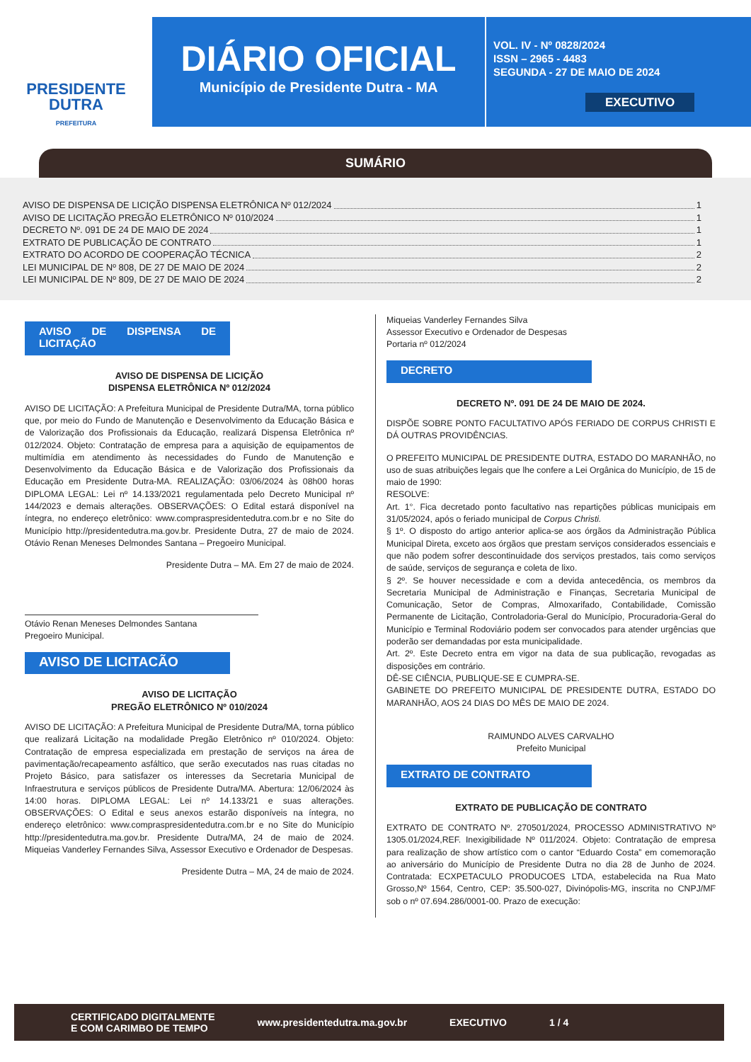PRESIDENTE
DUTRA
PREFEITURA
DIÁRIO OFICIAL
Município de Presidente Dutra - MA
VOL. IV - Nº 0828/2024
ISSN – 2965 - 4483
SEGUNDA - 27 DE MAIO DE 2024
EXECUTIVO
SUMÁRIO
AVISO DE DISPENSA DE LICIÇÃO DISPENSA ELETRÔNICA Nº 012/2024 1
AVISO DE LICITAÇÃO PREGÃO ELETRÔNICO Nº 010/2024 1
DECRETO Nº. 091 DE 24 DE MAIO DE 2024 1
EXTRATO DE PUBLICAÇÃO DE CONTRATO 1
EXTRATO DO ACORDO DE COOPERAÇÃO TÉCNICA 2
LEI MUNICIPAL DE Nº 808, DE 27 DE MAIO DE 2024 2
LEI MUNICIPAL DE Nº 809, DE 27 DE MAIO DE 2024 2
AVISO DE DISPENSA DE LICITAÇÃO
AVISO DE DISPENSA DE LICIÇÃO
DISPENSA ELETRÔNICA Nº 012/2024
AVISO DE LICITAÇÃO: A Prefeitura Municipal de Presidente Dutra/MA, torna público que, por meio do Fundo de Manutenção e Desenvolvimento da Educação Básica e de Valorização dos Profissionais da Educação, realizará Dispensa Eletrônica nº 012/2024. Objeto: Contratação de empresa para a aquisição de equipamentos de multimídia em atendimento às necessidades do Fundo de Manutenção e Desenvolvimento da Educação Básica e de Valorização dos Profissionais da Educação em Presidente Dutra-MA. REALIZAÇÃO: 03/06/2024 às 08h00 horas DIPLOMA LEGAL: Lei nº 14.133/2021 regulamentada pelo Decreto Municipal nº 144/2023 e demais alterações. OBSERVAÇÕES: O Edital estará disponível na íntegra, no endereço eletrônico: www.compraspresidentedutra.com.br e no Site do Município http://presidentedutra.ma.gov.br. Presidente Dutra, 27 de maio de 2024. Otávio Renan Meneses Delmondes Santana – Pregoeiro Municipal.
Presidente Dutra – MA. Em 27 de maio de 2024.
Otávio Renan Meneses Delmondes Santana
Pregoeiro Municipal.
AVISO DE LICITACÃO
AVISO DE LICITAÇÃO
PREGÃO ELETRÔNICO Nº 010/2024
AVISO DE LICITAÇÃO: A Prefeitura Municipal de Presidente Dutra/MA, torna público que realizará Licitação na modalidade Pregão Eletrônico nº 010/2024. Objeto: Contratação de empresa especializada em prestação de serviços na área de pavimentação/recapeamento asfáltico, que serão executados nas ruas citadas no Projeto Básico, para satisfazer os interesses da Secretaria Municipal de Infraestrutura e serviços públicos de Presidente Dutra/MA. Abertura: 12/06/2024 às 14:00 horas. DIPLOMA LEGAL: Lei nº 14.133/21 e suas alterações. OBSERVAÇÕES: O Edital e seus anexos estarão disponíveis na íntegra, no endereço eletrônico: www.compraspresidentedutra.com.br e no Site do Município http://presidentedutra.ma.gov.br. Presidente Dutra/MA, 24 de maio de 2024. Miqueias Vanderley Fernandes Silva, Assessor Executivo e Ordenador de Despesas.
Presidente Dutra – MA, 24 de maio de 2024.
Miqueias Vanderley Fernandes Silva
Assessor Executivo e Ordenador de Despesas
Portaria nº 012/2024
DECRETO
DECRETO Nº. 091 DE 24 DE MAIO DE 2024.
DISPÕE SOBRE PONTO FACULTATIVO APÓS FERIADO DE CORPUS CHRISTI E DÁ OUTRAS PROVIDÊNCIAS.
O PREFEITO MUNICIPAL DE PRESIDENTE DUTRA, ESTADO DO MARANHÃO, no uso de suas atribuições legais que lhe confere a Lei Orgânica do Município, de 15 de maio de 1990:
RESOLVE:
Art. 1°. Fica decretado ponto facultativo nas repartições públicas municipais em 31/05/2024, após o feriado municipal de Corpus Christi.
§ 1º. O disposto do artigo anterior aplica-se aos órgãos da Administração Pública Municipal Direta, exceto aos órgãos que prestam serviços considerados essenciais e que não podem sofrer descontinuidade dos serviços prestados, tais como serviços de saúde, serviços de segurança e coleta de lixo.
§ 2º. Se houver necessidade e com a devida antecedência, os membros da Secretaria Municipal de Administração e Finanças, Secretaria Municipal de Comunicação, Setor de Compras, Almoxarifado, Contabilidade, Comissão Permanente de Licitação, Controladoria-Geral do Município, Procuradoria-Geral do Município e Terminal Rodoviário podem ser convocados para atender urgências que poderão ser demandadas por esta municipalidade.
Art. 2º. Este Decreto entra em vigor na data de sua publicação, revogadas as disposições em contrário.
DÊ-SE CIÊNCIA, PUBLIQUE-SE E CUMPRA-SE.
GABINETE DO PREFEITO MUNICIPAL DE PRESIDENTE DUTRA, ESTADO DO MARANHÃO, AOS 24 DIAS DO MÊS DE MAIO DE 2024.
RAIMUNDO ALVES CARVALHO
Prefeito Municipal
EXTRATO DE CONTRATO
EXTRATO DE PUBLICAÇÃO DE CONTRATO
EXTRATO DE CONTRATO Nº. 270501/2024, PROCESSO ADMINISTRATIVO Nº 1305.01/2024,REF. Inexigibilidade Nº 011/2024. Objeto: Contratação de empresa para realização de show artístico com o cantor “Eduardo Costa” em comemoração ao aniversário do Município de Presidente Dutra no dia 28 de Junho de 2024. Contratada: ECXPETACULO PRODUCOES LTDA, estabelecida na Rua Mato Grosso,Nº 1564, Centro, CEP: 35.500-027, Divinópolis-MG, inscrita no CNPJ/MF sob o nº 07.694.286/0001-00. Prazo de execução:
CERTIFICADO DIGITALMENTE
E COM CARIMBO DE TEMPO www.presidentedutra.ma.gov.br EXECUTIVO 1 / 4